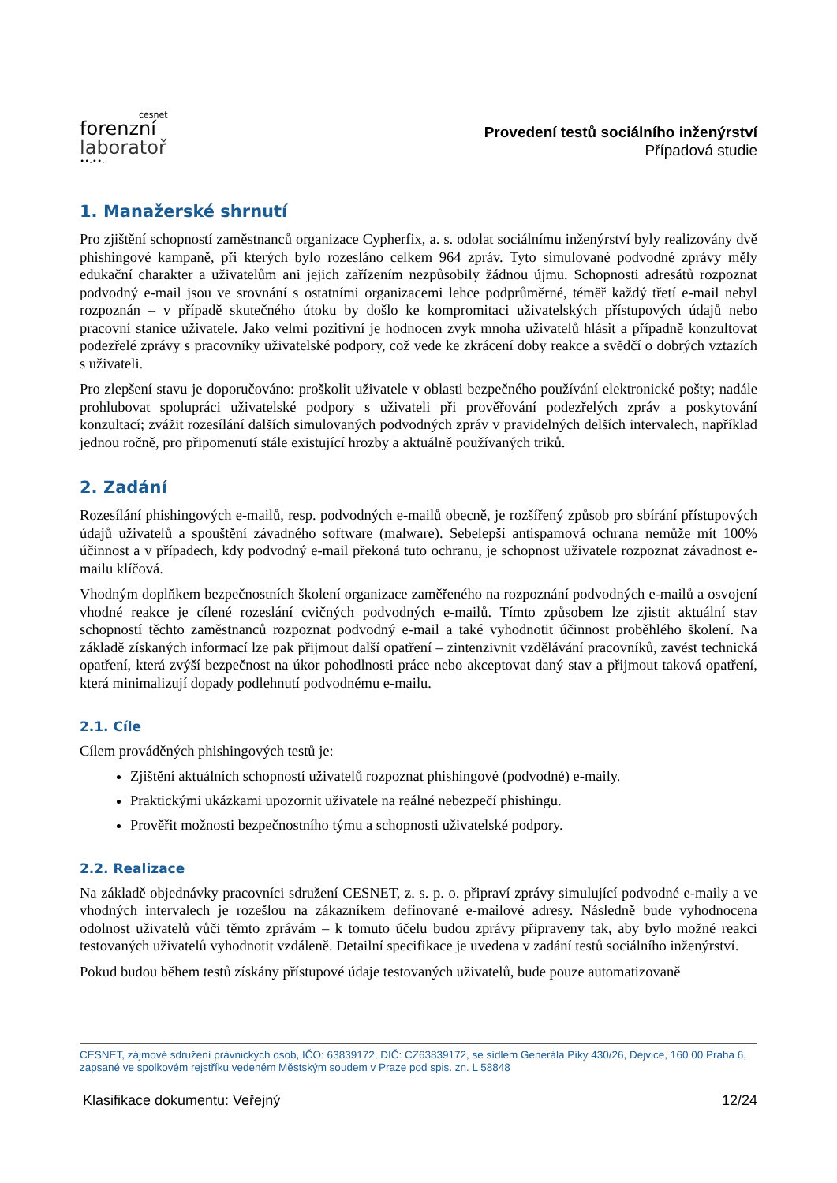cesnet
forenzní
laboratoř
∙∙.∙∙.
Provedení testů sociálního inženýrství
Případová studie
1. Manažerské shrnutí
Pro zjištění schopností zaměstnanců organizace Cypherfix, a. s. odolat sociálnímu inženýrství byly realizovány dvě phishingové kampaně, při kterých bylo rozesláno celkem 964 zpráv. Tyto simulované podvodné zprávy měly edukační charakter a uživatelům ani jejich zařízením nezpůsobily žádnou újmu. Schopnosti adresátů rozpoznat podvodný e-mail jsou ve srovnání s ostatními organizacemi lehce podprůměrné, téměř každý třetí e-mail nebyl rozpoznán – v případě skutečného útoku by došlo ke kompromitaci uživatelských přístupových údajů nebo pracovní stanice uživatele. Jako velmi pozitivní je hodnocen zvyk mnoha uživatelů hlásit a případně konzultovat podezřelé zprávy s pracovníky uživatelské podpory, což vede ke zkrácení doby reakce a svědčí o dobrých vztazích s uživateli.
Pro zlepšení stavu je doporučováno: proškolit uživatele v oblasti bezpečného používání elektronické pošty; nadále prohlubovat spolupráci uživatelské podpory s uživateli při prověřování podezřelých zpráv a poskytování konzultací; zvážit rozesílání dalších simulovaných podvodných zpráv v pravidelných delších intervalech, například jednou ročně, pro připomenutí stále existující hrozby a aktuálně používaných triků.
2. Zadání
Rozesílání phishingových e-mailů, resp. podvodných e-mailů obecně, je rozšířený způsob pro sbírání přístupových údajů uživatelů a spouštění závadného software (malware). Sebelepší antispamová ochrana nemůže mít 100% účinnost a v případech, kdy podvodný e-mail překoná tuto ochranu, je schopnost uživatele rozpoznat závadnost e-mailu klíčová.
Vhodným doplňkem bezpečnostních školení organizace zaměřeného na rozpoznání podvodných e-mailů a osvojení vhodné reakce je cílené rozeslání cvičných podvodných e-mailů. Tímto způsobem lze zjistit aktuální stav schopností těchto zaměstnanců rozpoznat podvodný e-mail a také vyhodnotit účinnost proběhlého školení. Na základě získaných informací lze pak přijmout další opatření – zintenzivnit vzdělávání pracovníků, zavést technická opatření, která zvýší bezpečnost na úkor pohodlnosti práce nebo akceptovat daný stav a přijmout taková opatření, která minimalizují dopady podlehnutí podvodnému e-mailu.
2.1. Cíle
Cílem prováděných phishingových testů je:
Zjištění aktuálních schopností uživatelů rozpoznat phishingové (podvodné) e-maily.
Praktickými ukázkami upozornit uživatele na reálné nebezpečí phishingu.
Prověřit možnosti bezpečnostního týmu a schopnosti uživatelské podpory.
2.2. Realizace
Na základě objednávky pracovníci sdružení CESNET, z. s. p. o. připraví zprávy simulující podvodné e-maily a ve vhodných intervalech je rozešlou na zákazníkem definované e-mailové adresy. Následně bude vyhodnocena odolnost uživatelů vůči těmto zprávám – k tomuto účelu budou zprávy připraveny tak, aby bylo možné reakci testovaných uživatelů vyhodnotit vzdáleně. Detailní specifikace je uvedena v zadání testů sociálního inženýrství.
Pokud budou během testů získány přístupové údaje testovaných uživatelů, bude pouze automatizovaně
CESNET, zájmové sdružení právnických osob, IČO: 63839172, DIČ: CZ63839172, se sídlem Generála Píky 430/26, Dejvice, 160 00 Praha 6, zapsané ve spolkovém rejstříku vedeném Městským soudem v Praze pod spis. zn. L 58848
Klasifikace dokumentu: Veřejný 12/24